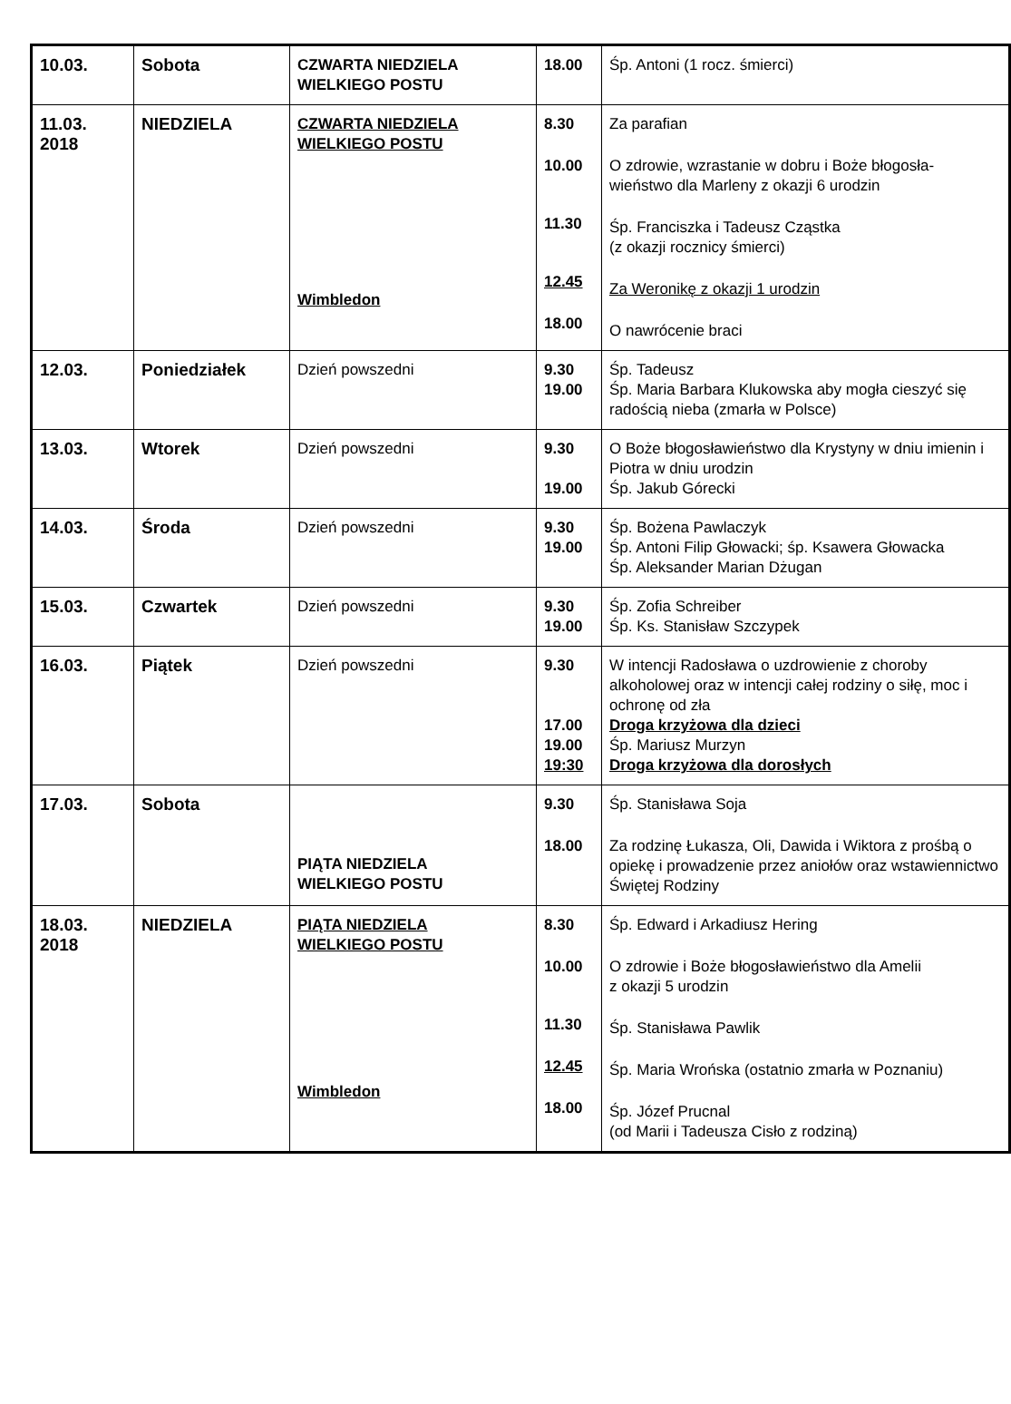| 10.03. | Sobota | CZWARTA NIEDZIELA WIELKIEGO POSTU | 18.00 | Śp. Antoni (1 rocz. śmierci) |
| 11.03. 2018 | NIEDZIELA | CZWARTA NIEDZIELA WIELKIEGO POSTU Wimbledon | 8.30 10.00 11.30 12.45 18.00 | Za parafian O zdrowie, wzrastanie w dobru i Boże błogosła- wieństwo dla Marleny z okazji 6 urodzin Śp. Franciszka i Tadeusz Cząstka (z okazji rocznicy śmierci) Za Weronikę z okazji 1 urodzin O nawrócenie braci |
| 12.03. | Poniedziałek | Dzień powszedni | 9.30 19.00 | Śp. Tadeusz Śp. Maria Barbara Klukowska aby mogła cieszyć się radością nieba (zmarła w Polsce) |
| 13.03. | Wtorek | Dzień powszedni | 9.30 19.00 | O Boże błogosławieństwo dla Krystyny w dniu imienin i Piotra w dniu urodzin Śp. Jakub Górecki |
| 14.03. | Środa | Dzień powszedni | 9.30 19.00 | Śp. Bożena Pawlaczyk Śp. Antoni Filip Głowacki; śp. Ksawera Głowacka Śp. Aleksander Marian Dżugan |
| 15.03. | Czwartek | Dzień powszedni | 9.30 19.00 | Śp. Zofia Schreiber Śp. Ks. Stanisław Szczypek |
| 16.03. | Piątek | Dzień powszedni | 9.30 17.00 19.00 19:30 | W intencji Radosława o uzdrowienie z choroby alkoholowej oraz w intencji całej rodziny o siłę, moc i ochronę od zła Droga krzyżowa dla dzieci Śp. Mariusz Murzyn Droga krzyżowa dla dorosłych |
| 17.03. | Sobota | PIĄTA NIEDZIELA WIELKIEGO POSTU | 9.30 18.00 | Śp. Stanisława Soja Za rodzinę Łukasza, Oli, Dawida i Wiktora z prośbą o opiekę i prowadzenie przez aniołów oraz wstawiennictwo Świętej Rodziny |
| 18.03. 2018 | NIEDZIELA | PIĄTA NIEDZIELA WIELKIEGO POSTU Wimbledon | 8.30 10.00 11.30 12.45 18.00 | Śp. Edward i Arkadiusz Hering O zdrowie i Boże błogosławieństwo dla Amelii z okazji 5 urodzin Śp. Stanisława Pawlik Śp. Maria Wrońska (ostatnio zmarła w Poznaniu) Śp. Józef Prucnal (od Marii i Tadeusza Cisło z rodziną) |